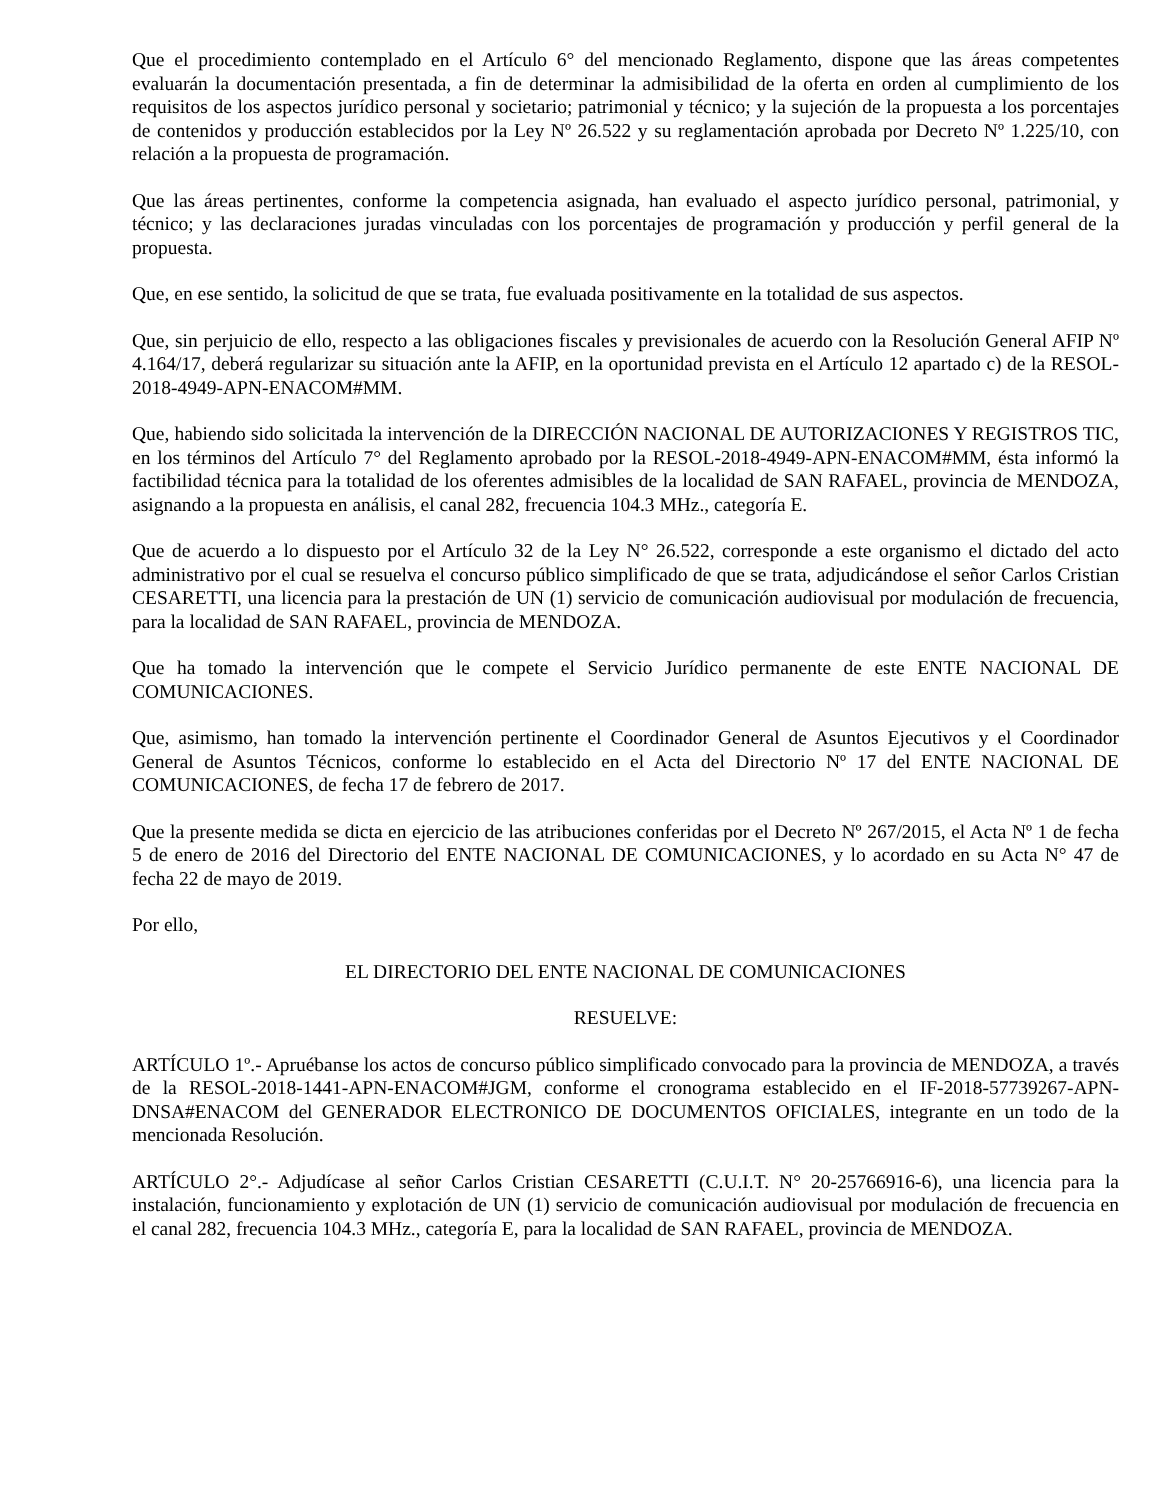Que el procedimiento contemplado en el Artículo 6° del mencionado Reglamento, dispone que las áreas competentes evaluarán la documentación presentada, a fin de determinar la admisibilidad de la oferta en orden al cumplimiento de los requisitos de los aspectos jurídico personal y societario; patrimonial y técnico; y la sujeción de la propuesta a los porcentajes de contenidos y producción establecidos por la Ley Nº 26.522 y su reglamentación aprobada por Decreto Nº 1.225/10, con relación a la propuesta de programación.
Que las áreas pertinentes, conforme la competencia asignada, han evaluado el aspecto jurídico personal, patrimonial, y técnico; y las declaraciones juradas vinculadas con los porcentajes de programación y producción y perfil general de la propuesta.
Que, en ese sentido, la solicitud de que se trata, fue evaluada positivamente en la totalidad de sus aspectos.
Que, sin perjuicio de ello, respecto a las obligaciones fiscales y previsionales de acuerdo con la Resolución General AFIP Nº 4.164/17, deberá regularizar su situación ante la AFIP, en la oportunidad prevista en el Artículo 12 apartado c) de la RESOL-2018-4949-APN-ENACOM#MM.
Que, habiendo sido solicitada la intervención de la DIRECCIÓN NACIONAL DE AUTORIZACIONES Y REGISTROS TIC, en los términos del Artículo 7° del Reglamento aprobado por la RESOL-2018-4949-APN-ENACOM#MM, ésta informó la factibilidad técnica para la totalidad de los oferentes admisibles de la localidad de SAN RAFAEL, provincia de MENDOZA, asignando a la propuesta en análisis, el canal 282, frecuencia 104.3 MHz., categoría E.
Que de acuerdo a lo dispuesto por el Artículo 32 de la Ley N° 26.522, corresponde a este organismo el dictado del acto administrativo por el cual se resuelva el concurso público simplificado de que se trata, adjudicándose el señor Carlos Cristian CESARETTI, una licencia para la prestación de UN (1) servicio de comunicación audiovisual por modulación de frecuencia, para la localidad de SAN RAFAEL, provincia de MENDOZA.
Que ha tomado la intervención que le compete el Servicio Jurídico permanente de este ENTE NACIONAL DE COMUNICACIONES.
Que, asimismo, han tomado la intervención pertinente el Coordinador General de Asuntos Ejecutivos y el Coordinador General de Asuntos Técnicos, conforme lo establecido en el Acta del Directorio Nº 17 del ENTE NACIONAL DE COMUNICACIONES, de fecha 17 de febrero de 2017.
Que la presente medida se dicta en ejercicio de las atribuciones conferidas por el Decreto Nº 267/2015, el Acta Nº 1 de fecha 5 de enero de 2016 del Directorio del ENTE NACIONAL DE COMUNICACIONES, y lo acordado en su Acta N° 47 de fecha 22 de mayo de 2019.
Por ello,
EL DIRECTORIO DEL ENTE NACIONAL DE COMUNICACIONES
RESUELVE:
ARTÍCULO 1º.- Apruébanse los actos de concurso público simplificado convocado para la provincia de MENDOZA, a través de la RESOL-2018-1441-APN-ENACOM#JGM, conforme el cronograma establecido en el IF-2018-57739267-APN-DNSA#ENACOM del GENERADOR ELECTRONICO DE DOCUMENTOS OFICIALES, integrante en un todo de la mencionada Resolución.
ARTÍCULO 2°.- Adjudícase al señor Carlos Cristian CESARETTI (C.U.I.T. N° 20-25766916-6), una licencia para la instalación, funcionamiento y explotación de UN (1) servicio de comunicación audiovisual por modulación de frecuencia en el canal 282, frecuencia 104.3 MHz., categoría E, para la localidad de SAN RAFAEL, provincia de MENDOZA.